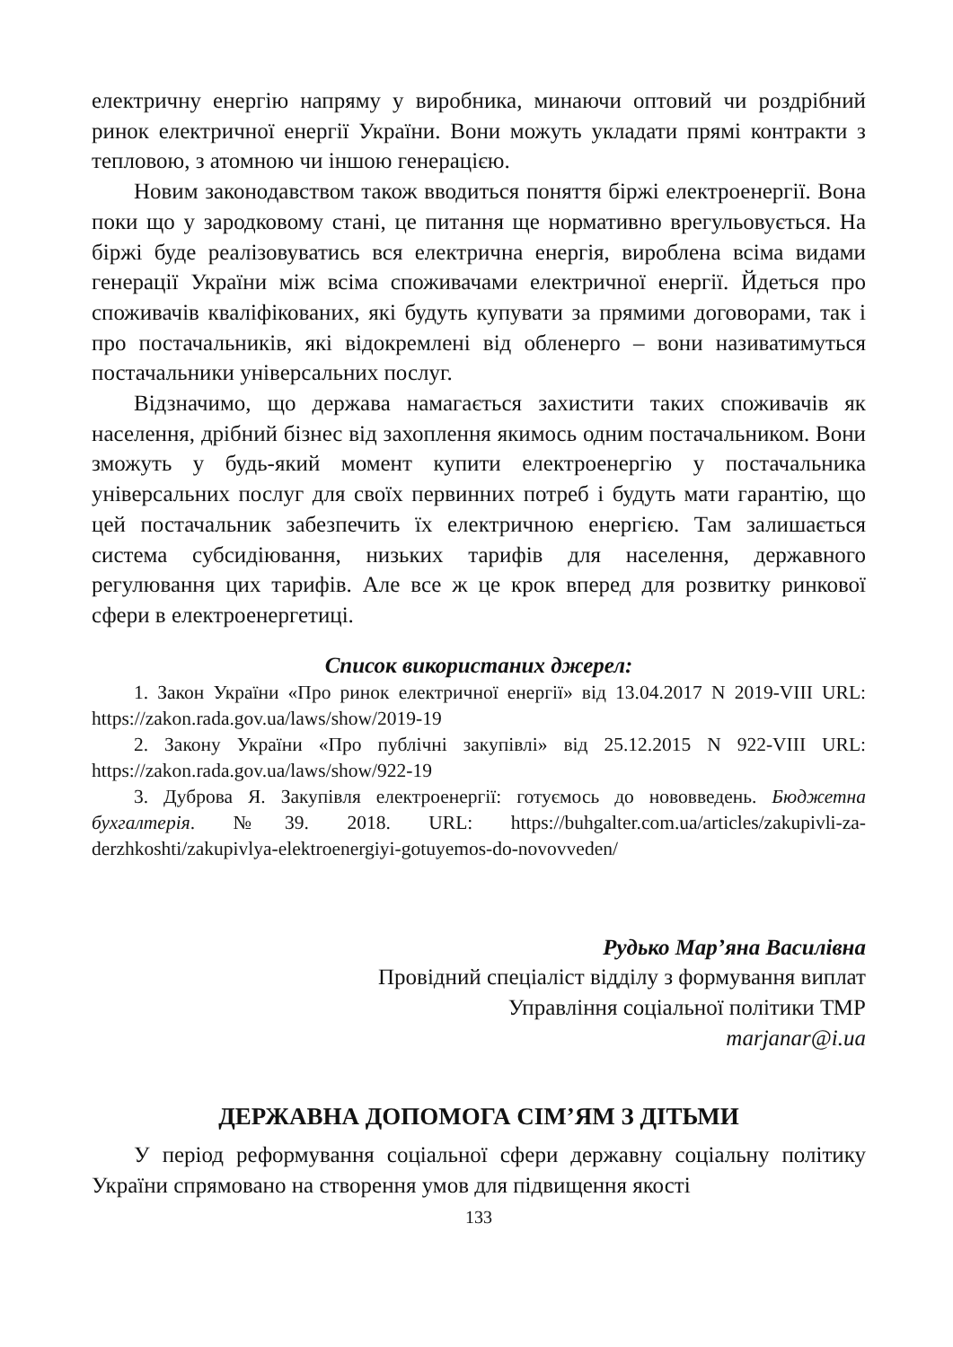електричну енергію напряму у виробника, минаючи оптовий чи роздрібний ринок електричної енергії України. Вони можуть укладати прямі контракти з тепловою, з атомною чи іншою генерацією.
Новим законодавством також вводиться поняття біржі електроенергії. Вона поки що у зародковому стані, це питання ще нормативно врегульовується. На біржі буде реалізовуватись вся електрична енергія, вироблена всіма видами генерації України між всіма споживачами електричної енергії. Йдеться про споживачів кваліфікованих, які будуть купувати за прямими договорами, так і про постачальників, які відокремлені від обленерго – вони називатимуться постачальники універсальних послуг.
Відзначимо, що держава намагається захистити таких споживачів як населення, дрібний бізнес від захоплення якимось одним постачальником. Вони зможуть у будь-який момент купити електроенергію у постачальника універсальних послуг для своїх первинних потреб і будуть мати гарантію, що цей постачальник забезпечить їх електричною енергією. Там залишається система субсидіювання, низьких тарифів для населення, державного регулювання цих тарифів. Але все ж це крок вперед для розвитку ринкової сфери в електроенергетиці.
Список використаних джерел:
1. Закон України «Про ринок електричної енергії» від 13.04.2017 N 2019-VIII URL: https://zakon.rada.gov.ua/laws/show/2019-19
2. Закону України «Про публічні закупівлі» від 25.12.2015 N 922-VIII URL: https://zakon.rada.gov.ua/laws/show/922-19
3. Дуброва Я. Закупівля електроенергії: готуємось до нововведень. Бюджетна бухгалтерія. №39. 2018. URL: https://buhgalter.com.ua/articles/zakupivli-za-derzhkoshti/zakupivlya-elektroenergiyi-gotuyemos-do-novovveden/
Рудько Мар’яна Василівна
Провідний спеціаліст відділу з формування виплат
Управління соціальної політики ТМР
marjanar@i.ua
ДЕРЖАВНА ДОПОМОГА СІМ’ЯМ З ДІТЬМИ
У період реформування соціальної сфери державну соціальну політику України спрямовано на створення умов для підвищення якості
133